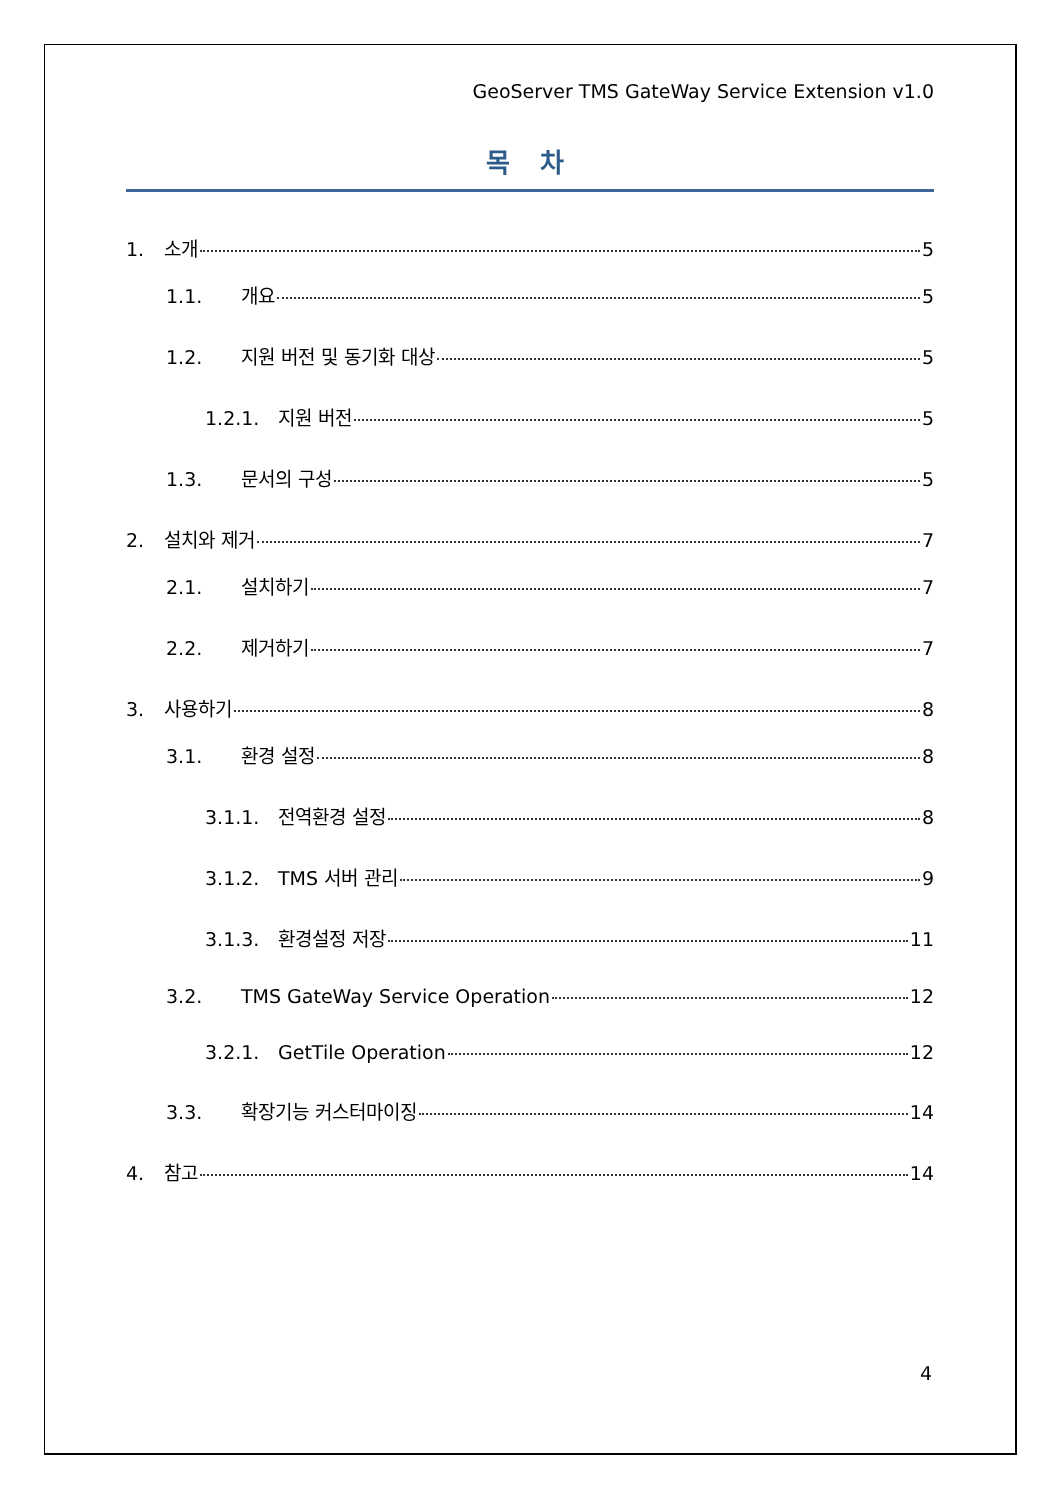GeoServer TMS GateWay Service Extension v1.0
목 차
1. 소개 5
1.1. 개요 5
1.2. 지원 버전 및 동기화 대상 5
1.2.1. 지원 버전 5
1.3. 문서의 구성 5
2. 설치와 제거 7
2.1. 설치하기 7
2.2. 제거하기 7
3. 사용하기 8
3.1. 환경 설정 8
3.1.1. 전역환경 설정 8
3.1.2. TMS 서버 관리 9
3.1.3. 환경설정 저장 11
3.2. TMS GateWay Service Operation 12
3.2.1. GetTile Operation 12
3.3. 확장기능 커스터마이징 14
4. 참고 14
4